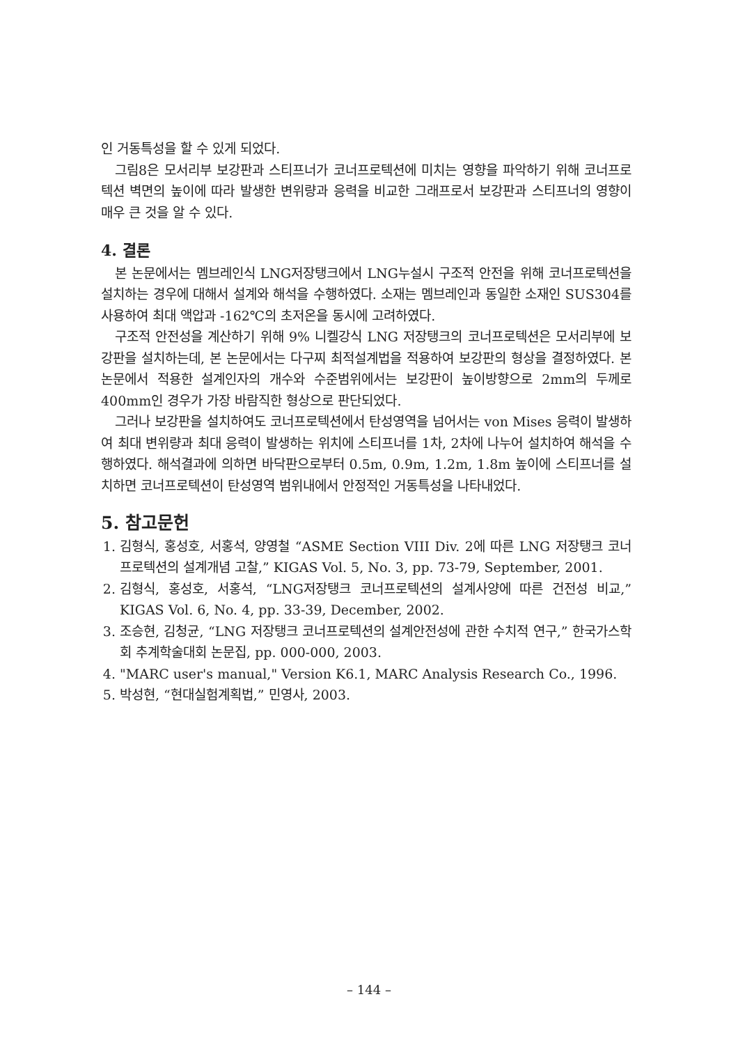인 거동특성을 할 수 있게 되었다.
그림8은 모서리부 보강판과 스티프너가 코너프로텍션에 미치는 영향을 파악하기 위해 코너프로텍션 벽면의 높이에 따라 발생한 변위량과 응력을 비교한 그래프로서 보강판과 스티프너의 영향이 매우 큰 것을 알 수 있다.
4. 결론
본 논문에서는 멤브레인식 LNG저장탱크에서 LNG누설시 구조적 안전을 위해 코너프로텍션을 설치하는 경우에 대해서 설계와 해석을 수행하였다. 소재는 멤브레인과 동일한 소재인 SUS304를 사용하여 최대 액압과 -162℃의 초저온을 동시에 고려하였다.
구조적 안전성을 계산하기 위해 9% 니켈강식 LNG 저장탱크의 코너프로텍션은 모서리부에 보강판을 설치하는데, 본 논문에서는 다구찌 최적설계법을 적용하여 보강판의 형상을 결정하였다. 본 논문에서 적용한 설계인자의 개수와 수준범위에서는 보강판이 높이방향으로 2mm의 두께로 400mm인 경우가 가장 바람직한 형상으로 판단되었다.
그러나 보강판을 설치하여도 코너프로텍션에서 탄성영역을 넘어서는 von Mises 응력이 발생하여 최대 변위량과 최대 응력이 발생하는 위치에 스티프너를 1차, 2차에 나누어 설치하여 해석을 수행하였다. 해석결과에 의하면 바닥판으로부터 0.5m, 0.9m, 1.2m, 1.8m 높이에 스티프너를 설치하면 코너프로텍션이 탄성영역 범위내에서 안정적인 거동특성을 나타내었다.
5. 참고문헌
1. 김형식, 홍성호, 서홍석, 양영철 “ASME Section VIII Div. 2에 따른 LNG 저장탱크 코너프로텍션의 설계개념 고찰,” KIGAS Vol. 5, No. 3, pp. 73-79, September, 2001.
2. 김형식, 홍성호, 서홍석, “LNG저장탱크 코너프로텍션의 설계사양에 따른 건전성 비교,” KIGAS Vol. 6, No. 4, pp. 33-39, December, 2002.
3. 조승현, 김청균, “LNG 저장탱크 코너프로텍션의 설계안전성에 관한 수치적 연구,” 한국가스학회 추계학술대회 논문집, pp. 000-000, 2003.
4. "MARC user's manual," Version K6.1, MARC Analysis Research Co., 1996.
5. 박성현, “현대실험계획법,” 민영사, 2003.
– 144 –